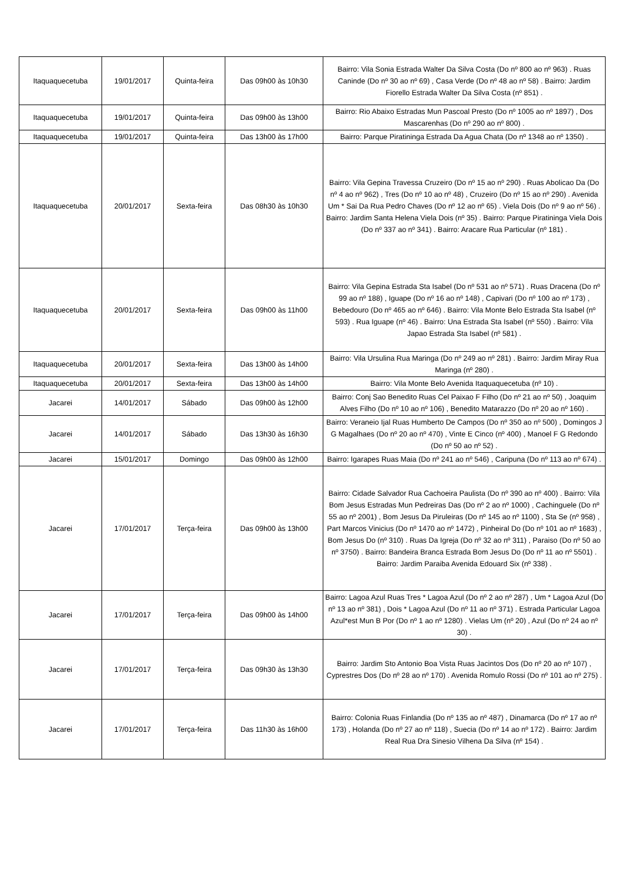| Itaquaquecetuba | 19/01/2017 | Quinta-feira | Das 09h00 às 10h30 | Bairro: Vila Sonia Estrada Walter Da Silva Costa (Do nº 800 ao nº 963) . Ruas Caninde (Do nº 30 ao nº 69) , Casa Verde (Do nº 48 ao nº 58) . Bairro: Jardim Fiorello Estrada Walter Da Silva Costa (nº 851) . |
| Itaquaquecetuba | 19/01/2017 | Quinta-feira | Das 09h00 às 13h00 | Bairro: Rio Abaixo Estradas Mun Pascoal Presto (Do nº 1005 ao nº 1897) , Dos Mascarenhas (Do nº 290 ao nº 800) . |
| Itaquaquecetuba | 19/01/2017 | Quinta-feira | Das 13h00 às 17h00 | Bairro: Parque Piratininga Estrada Da Agua Chata (Do nº 1348 ao nº 1350) . |
| Itaquaquecetuba | 20/01/2017 | Sexta-feira | Das 08h30 às 10h30 | Bairro: Vila Gepina Travessa Cruzeiro (Do nº 15 ao nº 290) . Ruas Abolicao Da (Do nº 4 ao nº 962) , Tres (Do nº 10 ao nº 48) , Cruzeiro (Do nº 15 ao nº 290) . Avenida Um * Sai Da Rua Pedro Chaves (Do nº 12 ao nº 65) . Viela Dois (Do nº 9 ao nº 56) . Bairro: Jardim Santa Helena Viela Dois (nº 35) . Bairro: Parque Piratininga Viela Dois (Do nº 337 ao nº 341) . Bairro: Aracare Rua Particular (nº 181) . |
| Itaquaquecetuba | 20/01/2017 | Sexta-feira | Das 09h00 às 11h00 | Bairro: Vila Gepina Estrada Sta Isabel (Do nº 531 ao nº 571) . Ruas Dracena (Do nº 99 ao nº 188) , Iguape (Do nº 16 ao nº 148) , Capivari (Do nº 100 ao nº 173) , Bebedouro (Do nº 465 ao nº 646) . Bairro: Vila Monte Belo Estrada Sta Isabel (nº 593) . Rua Iguape (nº 46) . Bairro: Una Estrada Sta Isabel (nº 550) . Bairro: Vila Japao Estrada Sta Isabel (nº 581) . |
| Itaquaquecetuba | 20/01/2017 | Sexta-feira | Das 13h00 às 14h00 | Bairro: Vila Ursulina Rua Maringa (Do nº 249 ao nº 281) . Bairro: Jardim Miray Rua Maringa (nº 280) . |
| Itaquaquecetuba | 20/01/2017 | Sexta-feira | Das 13h00 às 14h00 | Bairro: Vila Monte Belo Avenida Itaquaquecetuba (nº 10) . |
| Jacarei | 14/01/2017 | Sábado | Das 09h00 às 12h00 | Bairro: Conj Sao Benedito Ruas Cel Paixao F Filho (Do nº 21 ao nº 50) , Joaquim Alves Filho (Do nº 10 ao nº 106) , Benedito Matarazzo (Do nº 20 ao nº 160) . |
| Jacarei | 14/01/2017 | Sábado | Das 13h30 às 16h30 | Bairro: Veraneio Ijal Ruas Humberto De Campos (Do nº 350 ao nº 500) , Domingos J G Magalhaes (Do nº 20 ao nº 470) , Vinte E Cinco (nº 400) , Manoel F G Redondo (Do nº 50 ao nº 52) . |
| Jacarei | 15/01/2017 | Domingo | Das 09h00 às 12h00 | Bairro: Igarapes Ruas Maia (Do nº 241 ao nº 546) , Caripuna (Do nº 113 ao nº 674) . |
| Jacarei | 17/01/2017 | Terça-feira | Das 09h00 às 13h00 | Bairro: Cidade Salvador Rua Cachoeira Paulista (Do nº 390 ao nº 400) . Bairro: Vila Bom Jesus Estradas Mun Pedreiras Das (Do nº 2 ao nº 1000) , Cachinguele (Do nº 55 ao nº 2001) , Bom Jesus Da Piruleiras (Do nº 145 ao nº 1100) , Sta Se (nº 958) , Part Marcos Vinicius (Do nº 1470 ao nº 1472) , Pinheiral Do (Do nº 101 ao nº 1683) , Bom Jesus Do (nº 310) . Ruas Da Igreja (Do nº 32 ao nº 311) , Paraiso (Do nº 50 ao nº 3750) . Bairro: Bandeira Branca Estrada Bom Jesus Do (Do nº 11 ao nº 5501) . Bairro: Jardim Paraiba Avenida Edouard Six (nº 338) . |
| Jacarei | 17/01/2017 | Terça-feira | Das 09h00 às 14h00 | Bairro: Lagoa Azul Ruas Tres * Lagoa Azul (Do nº 2 ao nº 287) , Um * Lagoa Azul (Do nº 13 ao nº 381) , Dois * Lagoa Azul (Do nº 11 ao nº 371) . Estrada Particular Lagoa Azul*est Mun B Por (Do nº 1 ao nº 1280) . Vielas Um (nº 20) , Azul (Do nº 24 ao nº 30) . |
| Jacarei | 17/01/2017 | Terça-feira | Das 09h30 às 13h30 | Bairro: Jardim Sto Antonio Boa Vista Ruas Jacintos Dos (Do nº 20 ao nº 107) , Cyprestres Dos (Do nº 28 ao nº 170) . Avenida Romulo Rossi (Do nº 101 ao nº 275) . |
| Jacarei | 17/01/2017 | Terça-feira | Das 11h30 às 16h00 | Bairro: Colonia Ruas Finlandia (Do nº 135 ao nº 487) , Dinamarca (Do nº 17 ao nº 173) , Holanda (Do nº 27 ao nº 118) , Suecia (Do nº 14 ao nº 172) . Bairro: Jardim Real Rua Dra Sinesio Vilhena Da Silva (nº 154) . |